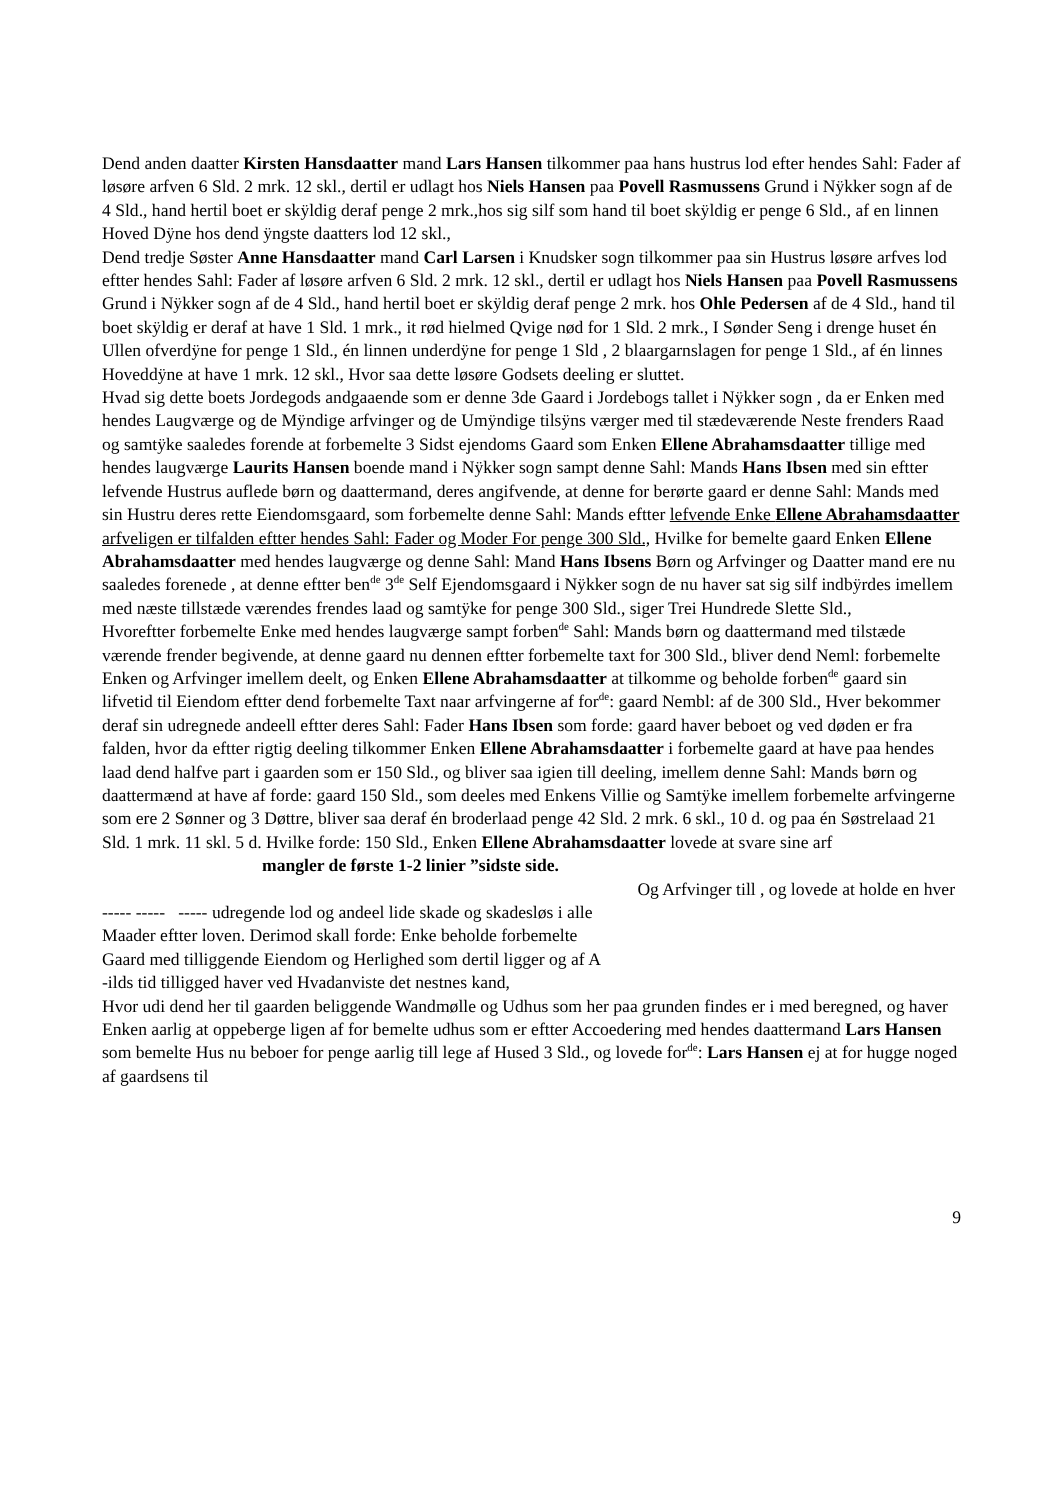Dend anden daatter Kirsten Hansdaatter mand Lars Hansen tilkommer paa hans hustrus lod efter hendes Sahl: Fader af løsøre arfven 6 Sld. 2 mrk. 12 skl., dertil er udlagt hos Niels Hansen paa Povell Rasmussens Grund i Nÿkker sogn af de 4 Sld., hand hertil boet er skÿldig deraf penge 2 mrk.,hos sig silf som hand til boet skÿldig er penge 6 Sld., af en linnen Hoved Dÿne hos dend ÿngste daatters lod 12 skl.,
Dend tredje Søster Anne Hansdaatter mand Carl Larsen i Knudsker sogn tilkommer paa sin Hustrus løsøre arfves lod eftter hendes Sahl: Fader af løsøre arfven 6 Sld. 2 mrk. 12 skl., dertil er udlagt hos Niels Hansen paa Povell Rasmussens Grund i Nÿkker sogn af de 4 Sld., hand hertil boet er skÿldig deraf penge 2 mrk. hos Ohle Pedersen af de 4 Sld., hand til boet skÿldig er deraf at have 1 Sld. 1 mrk., it rød hielmed Qvige nød for 1 Sld. 2 mrk., I Sønder Seng i drenge huset én Ullen ofverdÿne for penge 1 Sld., én linnen underdÿne for penge 1 Sld , 2 blaargarnslagen for penge 1 Sld., af én linnes Hoveddÿne at have 1 mrk. 12 skl., Hvor saa dette løsøre Godsets deeling er sluttet.
Hvad sig dette boets Jordegods andgaaende som er denne 3de Gaard i Jordebogs tallet i Nÿkker sogn , da er Enken med hendes Laugværge og de Mÿndige arfvinger og de Umÿndige tilsÿns værger med til stædeværende Neste frenders Raad og samtÿke saaledes forende at forbemelte 3 Sidst ejendoms Gaard som Enken Ellene Abrahamsdaatter tillige med hendes laugværge Laurits Hansen boende mand i Nÿkker sogn sampt denne Sahl: Mands Hans Ibsen med sin eftter lefvende Hustrus auflede børn og daattermand, deres angifvende, at denne for berørte gaard er denne Sahl: Mands med sin Hustru deres rette Eiendomsgaard, som forbemelte denne Sahl: Mands eftter lefvende Enke Ellene Abrahamsdaatter arfveligen er tilfalden eftter hendes Sahl: Fader og Moder For penge 300 Sld., Hvilke for bemelte gaard Enken Ellene Abrahamsdaatter med hendes laugværge og denne Sahl: Mand Hans Ibsens Børn og Arfvinger og Daatter mand ere nu saaledes forenede , at denne eftter ben<sup>de</sup> 3<sup>de</sup> Self Ejendomsgaard i Nÿkker sogn de nu haver sat sig silf indbÿrdes imellem med næste tillstæde værendes frendes laad og samtÿke for penge 300 Sld., siger Trei Hundrede Slette Sld.,
Hvoreftter forbemelte Enke med hendes laugværge sampt forben<sup>de</sup> Sahl: Mands børn og daattermand med tilstæde værende frender begivende, at denne gaard nu dennen eftter forbemelte taxt for 300 Sld., bliver dend Neml: forbemelte Enken og Arfvinger imellem deelt, og Enken Ellene Abrahamsdaatter at tilkomme og beholde forben<sup>de</sup> gaard sin lifvetid til Eiendom eftter dend forbemelte Taxt naar arfvingerne af for<sup>de</sup>: gaard Nembl: af de 300 Sld., Hver bekommer deraf sin udregnede andeell eftter deres Sahl: Fader Hans Ibsen som forde: gaard haver beboet og ved døden er fra falden, hvor da eftter rigtig deeling tilkommer Enken Ellene Abrahamsdaatter i forbemelte gaard at have paa hendes laad dend halfve part i gaarden som er 150 Sld., og bliver saa igien till deeling, imellem denne Sahl: Mands børn og daattermænd at have af forde: gaard 150 Sld., som deeles med Enkens Villie og Samtÿke imellem forbemelte arfvingerne som ere 2 Sønner og 3 Døttre, bliver saa deraf én broderlaad penge 42 Sld. 2 mrk. 6 skl., 10 d. og paa én Søstrelaad 21 Sld. 1 mrk. 11 skl. 5 d. Hvilke forde: 150 Sld., Enken Ellene Abrahamsdaatter lovede at svare sine arf mangler de første 1-2 linier ”sidste side.
Og Arfvinger till , og lovede at holde en hver
----- ----- ----- udregende lod og andeel lide skade og skadesløs i alle
Maader eftter loven. Derimod skall forde: Enke beholde forbemelte
Gaard med tilliggende Eiendom og Herlighed som dertil ligger og af A
-ilds tid tilligged haver ved Hvadanviste det nestnes kand,
Hvor udi dend her til gaarden beliggende Wandmølle og Udhus som her paa grunden findes er i med beregned, og haver Enken aarlig at oppeberge ligen af for bemelte udhus som er eftter Accoedering med hendes daattermand Lars Hansen som bemelte Hus nu beboer for penge aarlig till lege af Hused 3 Sld., og lovede for<sup>de</sup>: Lars Hansen ej at for hugge noged af gaardsens til
9